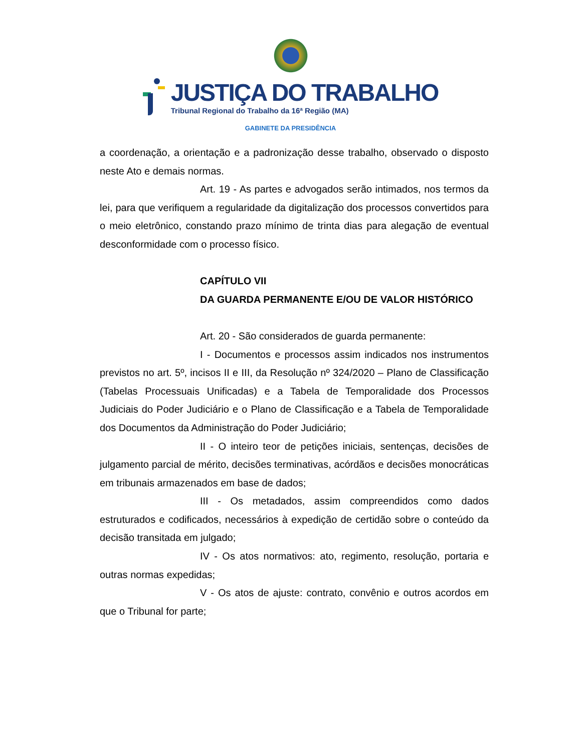JUSTIÇA DO TRABALHO
Tribunal Regional do Trabalho da 16ª Região (MA)
GABINETE DA PRESIDÊNCIA
a coordenação, a orientação e a padronização desse trabalho, observado o disposto neste Ato e demais normas.
Art. 19 - As partes e advogados serão intimados, nos termos da lei, para que verifiquem a regularidade da digitalização dos processos convertidos para o meio eletrônico, constando prazo mínimo de trinta dias para alegação de eventual desconformidade com o processo físico.
CAPÍTULO VII
DA GUARDA PERMANENTE E/OU DE VALOR HISTÓRICO
Art. 20 - São considerados de guarda permanente:
I - Documentos e processos assim indicados nos instrumentos previstos no art. 5º, incisos II e III, da Resolução nº 324/2020 – Plano de Classificação (Tabelas Processuais Unificadas) e a Tabela de Temporalidade dos Processos Judiciais do Poder Judiciário e o Plano de Classificação e a Tabela de Temporalidade dos Documentos da Administração do Poder Judiciário;
II - O inteiro teor de petições iniciais, sentenças, decisões de julgamento parcial de mérito, decisões terminativas, acórdãos e decisões monocráticas em tribunais armazenados em base de dados;
III - Os metadados, assim compreendidos como dados estruturados e codificados, necessários à expedição de certidão sobre o conteúdo da decisão transitada em julgado;
IV - Os atos normativos: ato, regimento, resolução, portaria e outras normas expedidas;
V - Os atos de ajuste: contrato, convênio e outros acordos em que o Tribunal for parte;